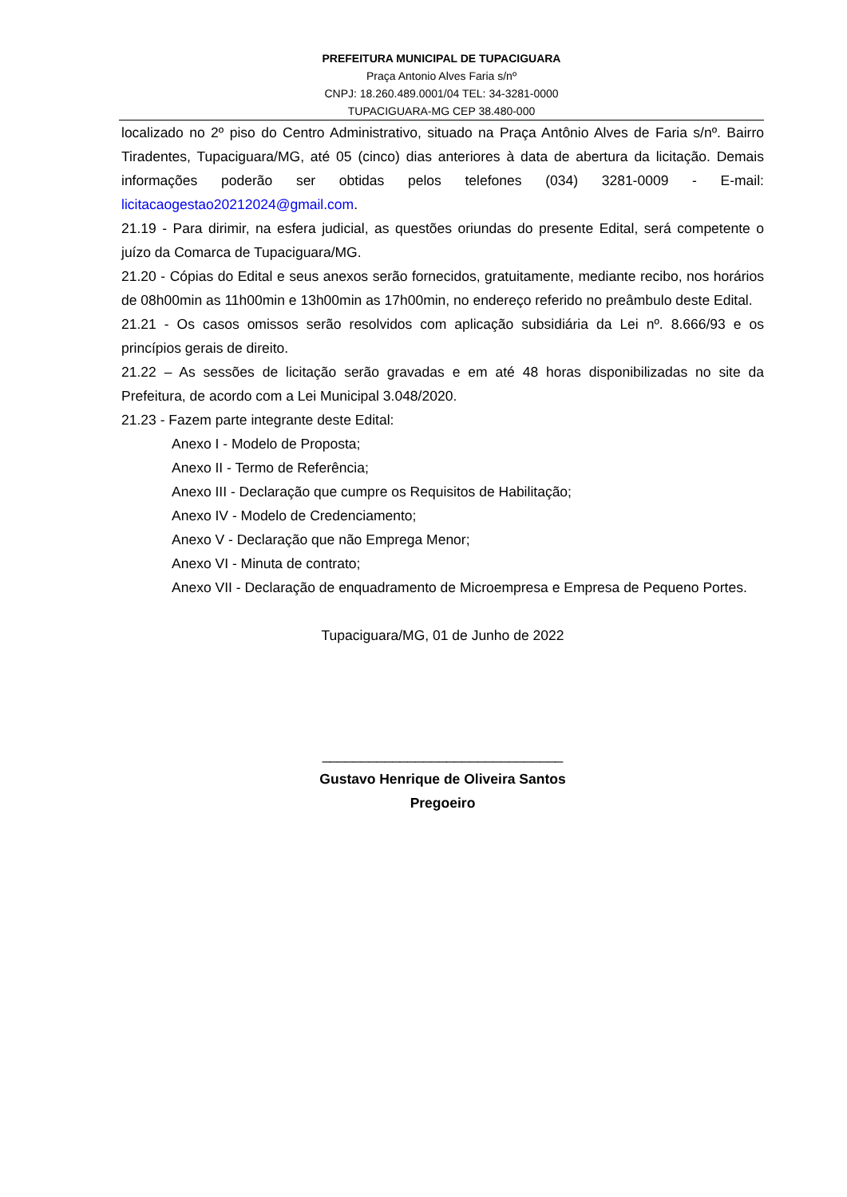PREFEITURA MUNICIPAL DE TUPACIGUARA
Praça Antonio Alves Faria s/nº
CNPJ: 18.260.489.0001/04 TEL: 34-3281-0000
TUPACIGUARA-MG CEP 38.480-000
localizado no 2º piso do Centro Administrativo, situado na Praça Antônio Alves de Faria s/nº. Bairro Tiradentes, Tupaciguara/MG, até 05 (cinco) dias anteriores à data de abertura da licitação. Demais informações poderão ser obtidas pelos telefones (034) 3281-0009 - E-mail: licitacaogestao20212024@gmail.com.
21.19 - Para dirimir, na esfera judicial, as questões oriundas do presente Edital, será competente o juízo da Comarca de Tupaciguara/MG.
21.20 - Cópias do Edital e seus anexos serão fornecidos, gratuitamente, mediante recibo, nos horários de 08h00min as 11h00min e 13h00min as 17h00min, no endereço referido no preâmbulo deste Edital.
21.21 - Os casos omissos serão resolvidos com aplicação subsidiária da Lei nº. 8.666/93 e os princípios gerais de direito.
21.22 – As sessões de licitação serão gravadas e em até 48 horas disponibilizadas no site da Prefeitura, de acordo com a Lei Municipal 3.048/2020.
21.23 - Fazem parte integrante deste Edital:
Anexo I - Modelo de Proposta;
Anexo II - Termo de Referência;
Anexo III - Declaração que cumpre os Requisitos de Habilitação;
Anexo IV - Modelo de Credenciamento;
Anexo V - Declaração que não Emprega Menor;
Anexo VI - Minuta de contrato;
Anexo VII - Declaração de enquadramento de Microempresa e Empresa de Pequeno Portes.
Tupaciguara/MG, 01 de Junho de 2022
_______________________________
Gustavo Henrique de Oliveira Santos
Pregoeiro